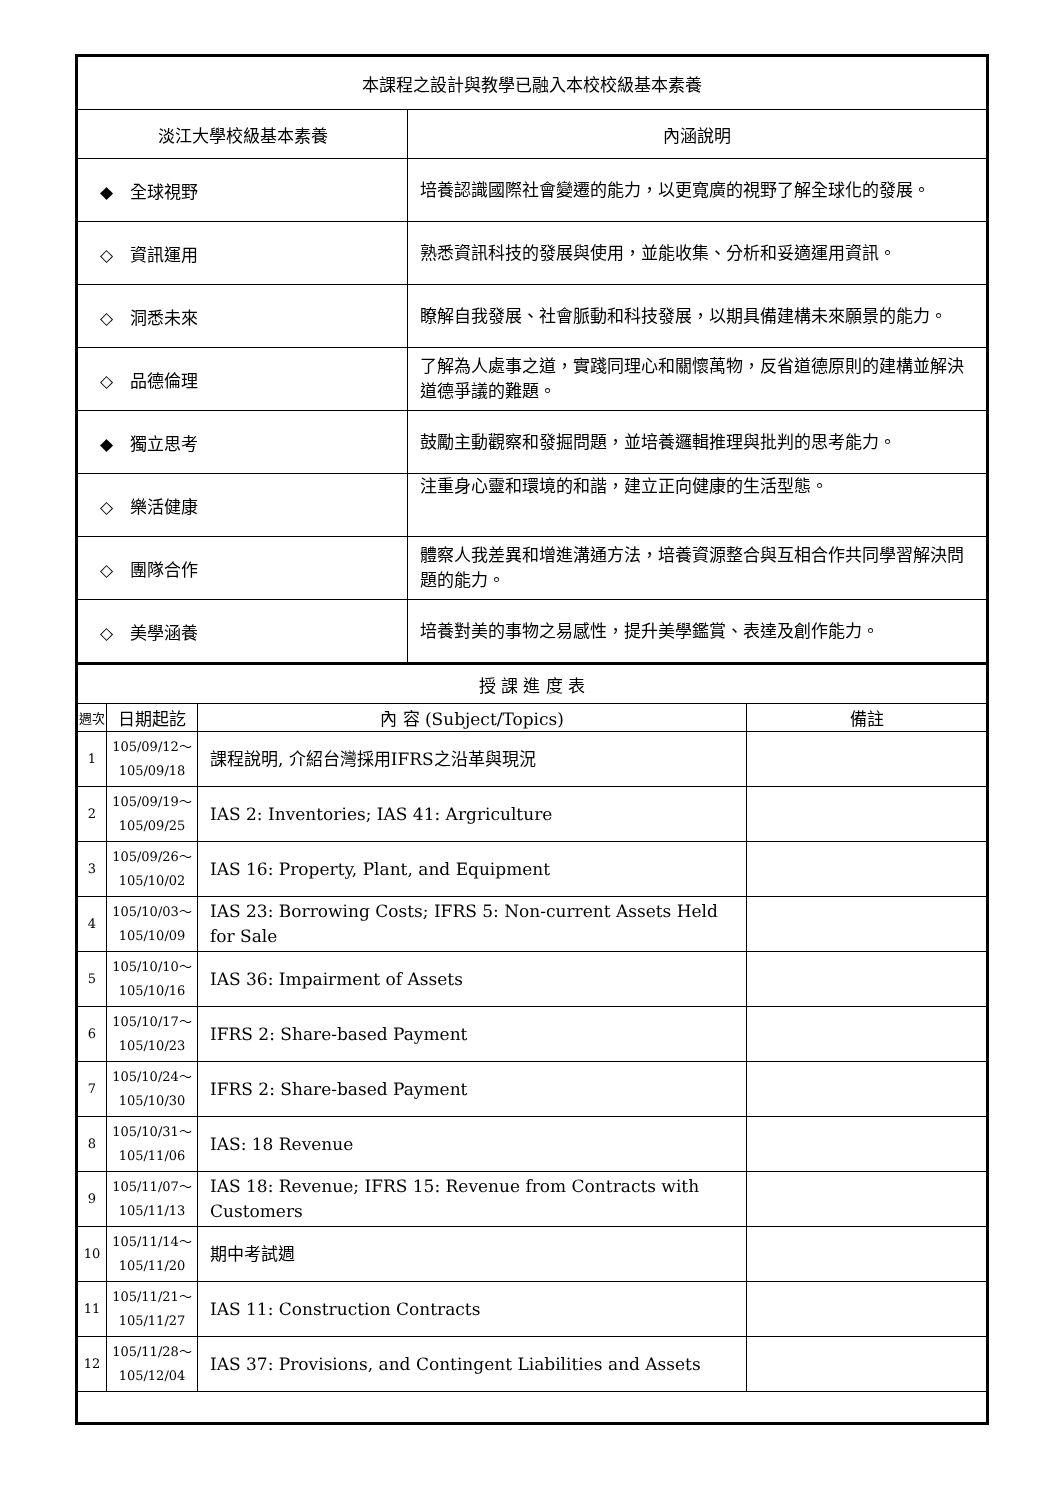| 本課程之設計與教學已融入本校校級基本素養 | |
| --- | --- |
| 淡江大學校級基本素養 | 內涵說明 |
| ◆ 全球視野 | 培養認識國際社會變遷的能力，以更寬廣的視野了解全球化的發展。 |
| ◇ 資訊運用 | 熟悉資訊科技的發展與使用，並能收集、分析和妥適運用資訊。 |
| ◇ 洞悉未來 | 瞭解自我發展、社會脈動和科技發展，以期具備建構未來願景的能力。 |
| ◇ 品德倫理 | 了解為人處事之道，實踐同理心和關懷萬物，反省道德原則的建構並解決道德爭議的難題。 |
| ◆ 獨立思考 | 鼓勵主動觀察和發掘問題，並培養邏輯推理與批判的思考能力。 |
| ◇ 樂活健康 | 注重身心靈和環境的和諧，建立正向健康的生活型態。 |
| ◇ 團隊合作 | 體察人我差異和增進溝通方法，培養資源整合與互相合作共同學習解決問題的能力。 |
| ◇ 美學涵養 | 培養對美的事物之易感性，提升美學鑑賞、表達及創作能力。 |
| 授 課 進 度 表 | | | |
| --- | --- | --- | --- |
| 週次 | 日期起訖 | 內 容 (Subject/Topics) | 備註 |
| 1 | 105/09/12～ 105/09/18 | 課程說明, 介紹台灣採用IFRS之沿革與現況 | |
| 2 | 105/09/19～ 105/09/25 | IAS 2: Inventories; IAS 41: Argriculture | |
| 3 | 105/09/26～ 105/10/02 | IAS 16: Property, Plant, and Equipment | |
| 4 | 105/10/03～ 105/10/09 | IAS 23: Borrowing Costs; IFRS 5: Non-current Assets Held for Sale | |
| 5 | 105/10/10～ 105/10/16 | IAS 36: Impairment of Assets | |
| 6 | 105/10/17～ 105/10/23 | IFRS 2: Share-based Payment | |
| 7 | 105/10/24～ 105/10/30 | IFRS 2: Share-based Payment | |
| 8 | 105/10/31～ 105/11/06 | IAS: 18 Revenue | |
| 9 | 105/11/07～ 105/11/13 | IAS 18: Revenue; IFRS 15: Revenue from Contracts with Customers | |
| 10 | 105/11/14～ 105/11/20 | 期中考試週 | |
| 11 | 105/11/21～ 105/11/27 | IAS 11: Construction Contracts | |
| 12 | 105/11/28～ 105/12/04 | IAS 37: Provisions, and Contingent Liabilities and Assets | |